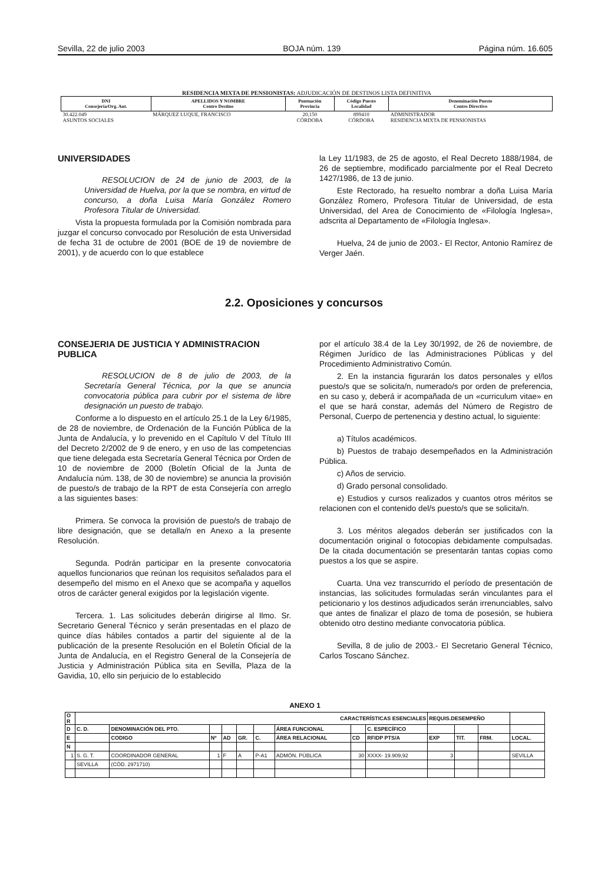Sevilla, 22 de julio 2003 BOJA núm. 139 Página núm. 16.605
RESIDENCIA MIXTA DE PENSIONISTAS: ADJUDICACIÓN DE DESTINOS LISTA DEFINITIVA
| DNI Consejería/Org. Aut. | APELLIDOS Y NOMBRE Centro Destino | Puntuación Provincia | Código Puesto Localidad | Denominación Puesto Centro Directivo |
| --- | --- | --- | --- | --- |
| 30.422.049 ASUNTOS SOCIALES | MÁRQUEZ LUQUE, FRANCISCO | 20,150 CÓRDOBA | 899410 CÓRDOBA | ADMINISTRADOR RESIDENCIA MIXTA DE PENSIONISTAS |
UNIVERSIDADES
RESOLUCION de 24 de junio de 2003, de la Universidad de Huelva, por la que se nombra, en virtud de concurso, a doña Luisa María González Romero Profesora Titular de Universidad.
Vista la propuesta formulada por la Comisión nombrada para juzgar el concurso convocado por Resolución de esta Universidad de fecha 31 de octubre de 2001 (BOE de 19 de noviembre de 2001), y de acuerdo con lo que establece
la Ley 11/1983, de 25 de agosto, el Real Decreto 1888/1984, de 26 de septiembre, modificado parcialmente por el Real Decreto 1427/1986, de 13 de junio.
Este Rectorado, ha resuelto nombrar a doña Luisa María González Romero, Profesora Titular de Universidad, de esta Universidad, del Area de Conocimiento de «Filología Inglesa», adscrita al Departamento de «Filología Inglesa».
Huelva, 24 de junio de 2003.- El Rector, Antonio Ramírez de Verger Jaén.
2.2. Oposiciones y concursos
CONSEJERIA DE JUSTICIA Y ADMINISTRACION PUBLICA
RESOLUCION de 8 de julio de 2003, de la Secretaría General Técnica, por la que se anuncia convocatoria pública para cubrir por el sistema de libre designación un puesto de trabajo.
Conforme a lo dispuesto en el artículo 25.1 de la Ley 6/1985, de 28 de noviembre, de Ordenación de la Función Pública de la Junta de Andalucía, y lo prevenido en el Capítulo V del Título III del Decreto 2/2002 de 9 de enero, y en uso de las competencias que tiene delegada esta Secretaría General Técnica por Orden de 10 de noviembre de 2000 (Boletín Oficial de la Junta de Andalucía núm. 138, de 30 de noviembre) se anuncia la provisión de puesto/s de trabajo de la RPT de esta Consejería con arreglo a las siguientes bases:
Primera. Se convoca la provisión de puesto/s de trabajo de libre designación, que se detalla/n en Anexo a la presente Resolución.
Segunda. Podrán participar en la presente convocatoria aquellos funcionarios que reúnan los requisitos señalados para el desempeño del mismo en el Anexo que se acompaña y aquellos otros de carácter general exigidos por la legislación vigente.
Tercera. 1. Las solicitudes deberán dirigirse al Ilmo. Sr. Secretario General Técnico y serán presentadas en el plazo de quince días hábiles contados a partir del siguiente al de la publicación de la presente Resolución en el Boletín Oficial de la Junta de Andalucía, en el Registro General de la Consejería de Justicia y Administración Pública sita en Sevilla, Plaza de la Gavidia, 10, ello sin perjuicio de lo establecido
por el artículo 38.4 de la Ley 30/1992, de 26 de noviembre, de Régimen Jurídico de las Administraciones Públicas y del Procedimiento Administrativo Común.
2. En la instancia figurarán los datos personales y el/los puesto/s que se solicita/n, numerado/s por orden de preferencia, en su caso y, deberá ir acompañada de un «curriculum vitae» en el que se hará constar, además del Número de Registro de Personal, Cuerpo de pertenencia y destino actual, lo siguiente:
a) Títulos académicos.
b) Puestos de trabajo desempeñados en la Administración Pública.
c) Años de servicio.
d) Grado personal consolidado.
e) Estudios y cursos realizados y cuantos otros méritos se relacionen con el contenido del/s puesto/s que se solicita/n.
3. Los méritos alegados deberán ser justificados con la documentación original o fotocopias debidamente compulsadas. De la citada documentación se presentarán tantas copias como puestos a los que se aspire.
Cuarta. Una vez transcurrido el período de presentación de instancias, las solicitudes formuladas serán vinculantes para el peticionario y los destinos adjudicados serán irrenunciables, salvo que antes de finalizar el plazo de toma de posesión, se hubiera obtenido otro destino mediante convocatoria pública.
Sevilla, 8 de julio de 2003.- El Secretario General Técnico, Carlos Toscano Sánchez.
ANEXO 1
| O R | CARACTERÍSTICAS ESENCIALES | | | | | | | | | REQUIS.DESEMPEÑO | | | |
| --- | --- | --- | --- | --- | --- | --- | --- | --- | --- | --- | --- | --- | --- |
| D | C. D. | DENOMINACIÓN DEL PTO. | | | | | ÁREA FUNCIONAL | | C. ESPECÍFICO | | | | |
| E | | CODIGO | Nº | AD | GR. | C. | ÁREA RELACIONAL | CD | RFIDP PTS/A | EXP | TIT. | FRM. | LOCAL. |
| N | | | | | | | | | | | | | |
| 1 | S. G. T. | COORDINADOR GENERAL | 1 | F | A | P-A1 | ADMÓN. PÚBLICA | 30 | XXXX- 19.909,92 | 3 | | | SEVILLA |
| | SEVILLA | (CÓD. 2971710) | | | | | | | | | | | |